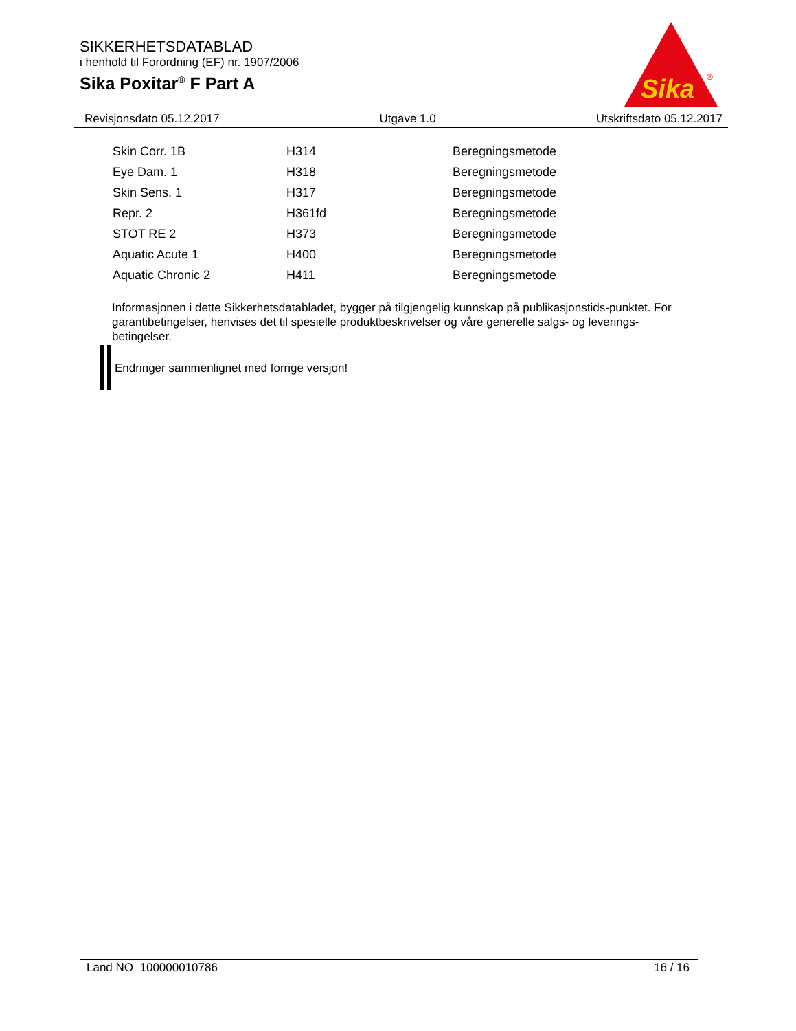SIKKERHETSDATABLAD
i henhold til Forordning (EF) nr. 1907/2006
Sika Poxitar<sup>®</sup> F Part A
Sika
®
Revisjonsdato 05.12.2017 Utgave 1.0 Utskriftsdato 05.12.2017
| Skin Corr. 1B | H314 | Beregningsmetode |
| Eye Dam. 1 | H318 | Beregningsmetode |
| Skin Sens. 1 | H317 | Beregningsmetode |
| Repr. 2 | H361fd | Beregningsmetode |
| STOT RE 2 | H373 | Beregningsmetode |
| Aquatic Acute 1 | H400 | Beregningsmetode |
| Aquatic Chronic 2 | H411 | Beregningsmetode |
Informasjonen i dette Sikkerhetsdatabladet, bygger på tilgjengelig kunnskap på publikasjonstids-punktet. For garantibetingelser, henvises det til spesielle produktbeskrivelser og våre generelle salgs- og leverings- betingelser.
Endringer sammenlignet med forrige versjon!
Land NO 100000010786 16 / 16